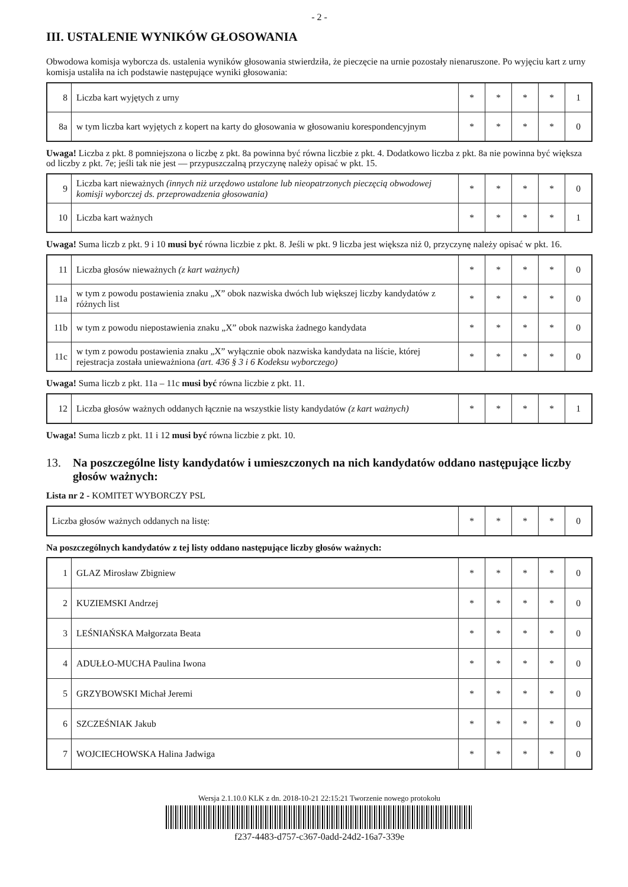- 2 -
III. USTALENIE WYNIKÓW GŁOSOWANIA
Obwodowa komisja wyborcza ds. ustalenia wyników głosowania stwierdziła, że pieczęcie na urnie pozostały nienaruszone. Po wyjęciu kart z urny komisja ustaliła na ich podstawie następujące wyniki głosowania:
| 8 | Liczba kart wyjętych z urny | * | * | * | * | 1 |
| 8a | w tym liczba kart wyjętych z kopert na karty do głosowania w głosowaniu korespondencyjnym | * | * | * | * | 0 |
Uwaga! Liczba z pkt. 8 pomniejszona o liczbę z pkt. 8a powinna być równa liczbie z pkt. 4. Dodatkowo liczba z pkt. 8a nie powinna być większa od liczby z pkt. 7e; jeśli tak nie jest — przypuszczalną przyczynę należy opisać w pkt. 15.
| 9 | Liczba kart nieważnych (innych niż urzędowo ustalone lub nieopatrzonych pieczęcią obwodowej komisji wyborczej ds. przeprowadzenia głosowania) | * | * | * | * | 0 |
| 10 | Liczba kart ważnych | * | * | * | * | 1 |
Uwaga! Suma liczb z pkt. 9 i 10 musi być równa liczbie z pkt. 8. Jeśli w pkt. 9 liczba jest większa niż 0, przyczynę należy opisać w pkt. 16.
| 11 | Liczba głosów nieważnych (z kart ważnych) | * | * | * | * | 0 |
| 11a | w tym z powodu postawienia znaku „X” obok nazwiska dwóch lub większej liczby kandydatów z różnych list | * | * | * | * | 0 |
| 11b | w tym z powodu niepostawienia znaku „X” obok nazwiska żadnego kandydata | * | * | * | * | 0 |
| 11c | w tym z powodu postawienia znaku „X” wyłącznie obok nazwiska kandydata na liście, której rejestracja została unieważniona (art. 436 § 3 i 6 Kodeksu wyborczego) | * | * | * | * | 0 |
Uwaga! Suma liczb z pkt. 11a – 11c musi być równa liczbie z pkt. 11.
| 12 | Liczba głosów ważnych oddanych łącznie na wszystkie listy kandydatów (z kart ważnych) | * | * | * | * | 1 |
Uwaga! Suma liczb z pkt. 11 i 12 musi być równa liczbie z pkt. 10.
13. Na poszczególne listy kandydatów i umieszczonych na nich kandydatów oddano następujące liczby głosów ważnych:
Lista nr 2 - KOMITET WYBORCZY PSL
| Liczba głosów ważnych oddanych na listę: | * | * | * | * | 0 |
Na poszczególnych kandydatów z tej listy oddano następujące liczby głosów ważnych:
| 1 | GLAZ Mirosław Zbigniew | * | * | * | * | 0 |
| 2 | KUZIEMSKI Andrzej | * | * | * | * | 0 |
| 3 | LEŚNIAŃSKA Małgorzata Beata | * | * | * | * | 0 |
| 4 | ADUŁŁO-MUCHA Paulina Iwona | * | * | * | * | 0 |
| 5 | GRZYBOWSKI Michał Jeremi | * | * | * | * | 0 |
| 6 | SZCZEŚNIAK Jakub | * | * | * | * | 0 |
| 7 | WOJCIECHOWSKA Halina Jadwiga | * | * | * | * | 0 |
Wersja 2.1.10.0 KLK z dn. 2018-10-21 22:15:21 Tworzenie nowego protokołu
f237-4483-d757-c367-0add-24d2-16a7-339e